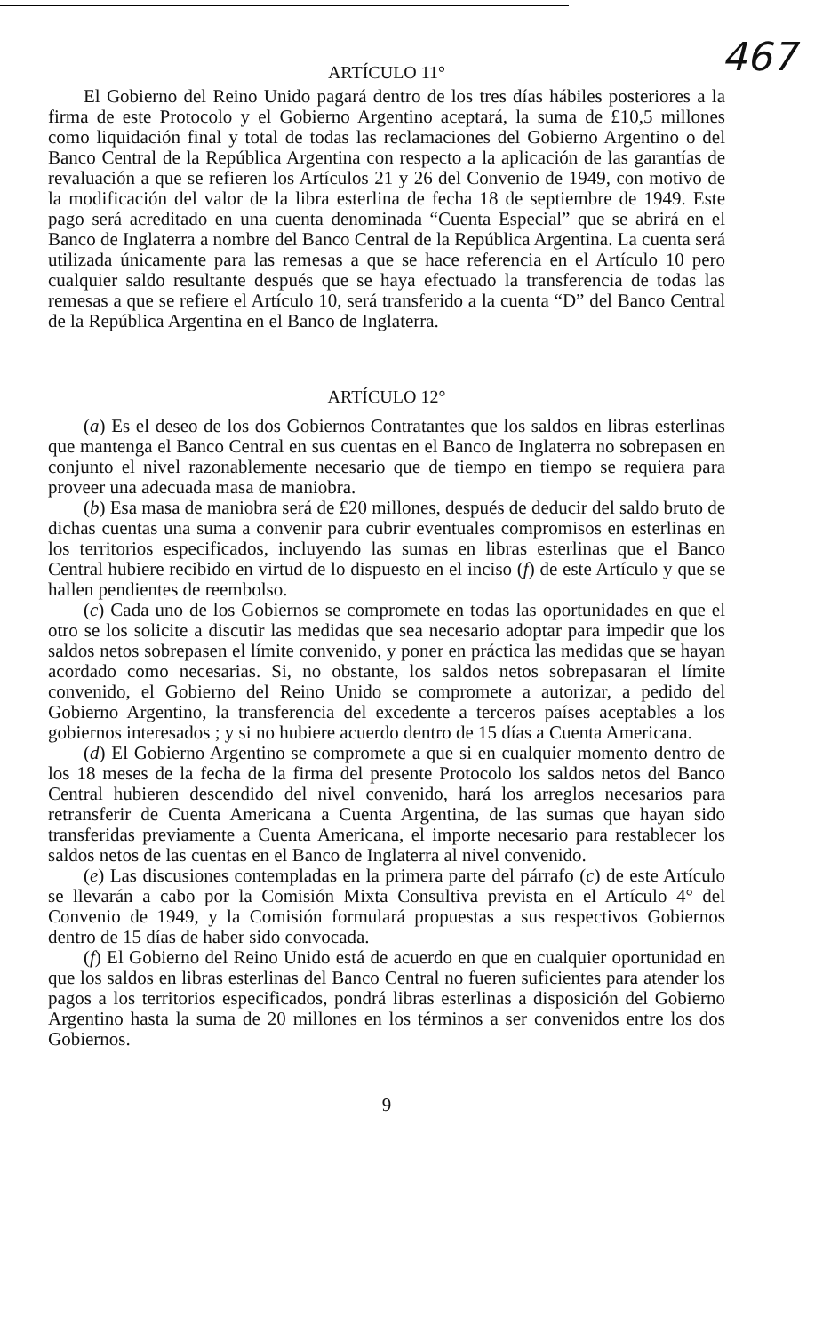467
ARTÍCULO 11°
El Gobierno del Reino Unido pagará dentro de los tres días hábiles posteriores a la firma de este Protocolo y el Gobierno Argentino aceptará, la suma de £10,5 millones como liquidación final y total de todas las reclamaciones del Gobierno Argentino o del Banco Central de la República Argentina con respecto a la aplicación de las garantías de revaluación a que se refieren los Artículos 21 y 26 del Convenio de 1949, con motivo de la modificación del valor de la libra esterlina de fecha 18 de septiembre de 1949. Este pago será acreditado en una cuenta denominada “Cuenta Especial” que se abrirá en el Banco de Inglaterra a nombre del Banco Central de la República Argentina. La cuenta será utilizada únicamente para las remesas a que se hace referencia en el Artículo 10 pero cualquier saldo resultante después que se haya efectuado la transferencia de todas las remesas a que se refiere el Artículo 10, será transferido a la cuenta “D” del Banco Central de la República Argentina en el Banco de Inglaterra.
ARTÍCULO 12°
(a) Es el deseo de los dos Gobiernos Contratantes que los saldos en libras esterlinas que mantenga el Banco Central en sus cuentas en el Banco de Inglaterra no sobrepasen en conjunto el nivel razonablemente necesario que de tiempo en tiempo se requiera para proveer una adecuada masa de maniobra.
(b) Esa masa de maniobra será de £20 millones, después de deducir del saldo bruto de dichas cuentas una suma a convenir para cubrir eventuales compromisos en esterlinas en los territorios especificados, incluyendo las sumas en libras esterlinas que el Banco Central hubiere recibido en virtud de lo dispuesto en el inciso (f) de este Artículo y que se hallen pendientes de reembolso.
(c) Cada uno de los Gobiernos se compromete en todas las oportunidades en que el otro se los solicite a discutir las medidas que sea necesario adoptar para impedir que los saldos netos sobrepasen el límite convenido, y poner en práctica las medidas que se hayan acordado como necesarias. Si, no obstante, los saldos netos sobrepasaran el límite convenido, el Gobierno del Reino Unido se compromete a autorizar, a pedido del Gobierno Argentino, la transferencia del excedente a terceros países aceptables a los gobiernos interesados ; y si no hubiere acuerdo dentro de 15 días a Cuenta Americana.
(d) El Gobierno Argentino se compromete a que si en cualquier momento dentro de los 18 meses de la fecha de la firma del presente Protocolo los saldos netos del Banco Central hubieren descendido del nivel convenido, hará los arreglos necesarios para retransferir de Cuenta Americana a Cuenta Argentina, de las sumas que hayan sido transferidas previamente a Cuenta Americana, el importe necesario para restablecer los saldos netos de las cuentas en el Banco de Inglaterra al nivel convenido.
(e) Las discusiones contempladas en la primera parte del párrafo (c) de este Artículo se llevarán a cabo por la Comisión Mixta Consultiva prevista en el Artículo 4° del Convenio de 1949, y la Comisión formulará propuestas a sus respectivos Gobiernos dentro de 15 días de haber sido convocada.
(f) El Gobierno del Reino Unido está de acuerdo en que en cualquier oportunidad en que los saldos en libras esterlinas del Banco Central no fueren suficientes para atender los pagos a los territorios especificados, pondrá libras esterlinas a disposición del Gobierno Argentino hasta la suma de 20 millones en los términos a ser convenidos entre los dos Gobiernos.
9